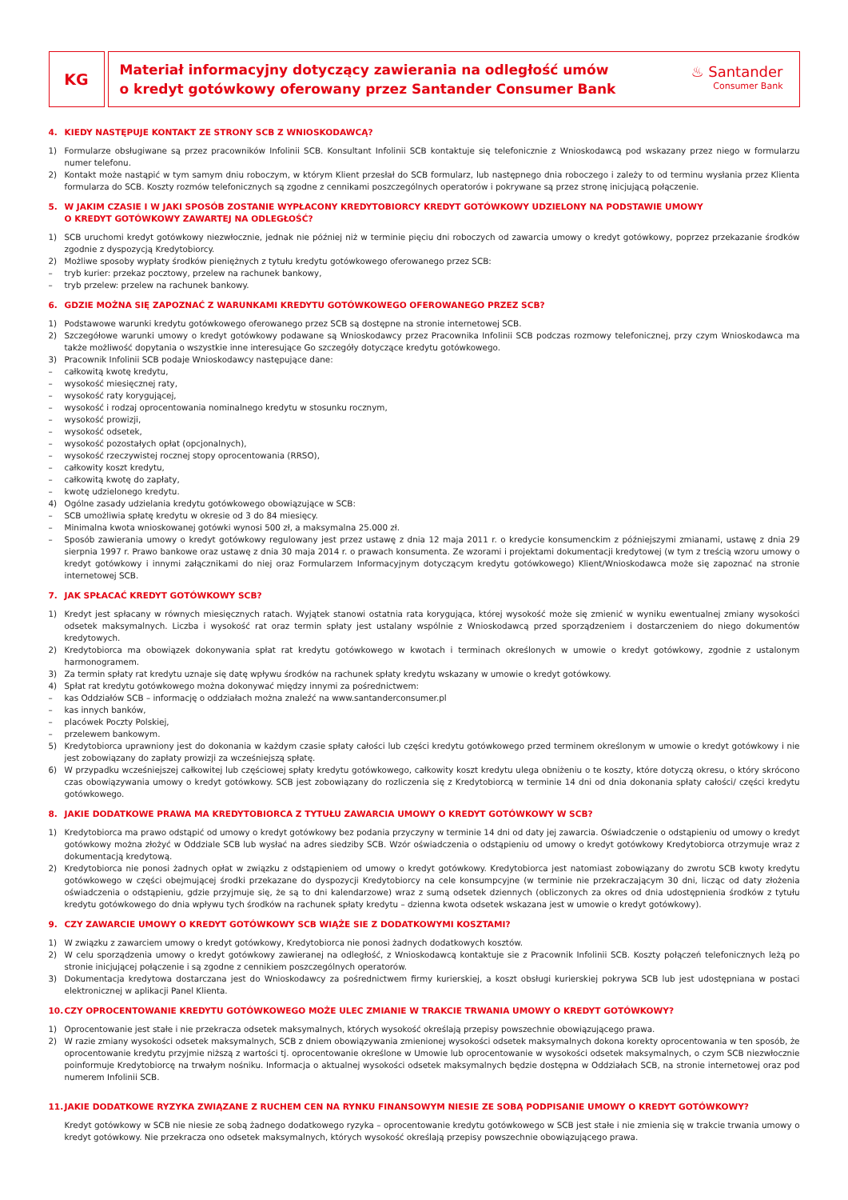KG
Materiał informacyjny dotyczący zawierania na odległość umów
o kredyt gotówkowy oferowany przez Santander Consumer Bank
♨ Santander
Consumer Bank
4. KIEDY NASTĘPUJE KONTAKT ZE STRONY SCB Z WNIOSKODAWCĄ?
1) Formularze obsługiwane są przez pracowników Infolinii SCB. Konsultant Infolinii SCB kontaktuje się telefonicznie z Wnioskodawcą pod wskazany przez niego w formularzu numer telefonu.
2) Kontakt może nastąpić w tym samym dniu roboczym, w którym Klient przesłał do SCB formularz, lub następnego dnia roboczego i zależy to od terminu wysłania przez Klienta formularza do SCB. Koszty rozmów telefonicznych są zgodne z cennikami poszczególnych operatorów i pokrywane są przez stronę inicjującą połączenie.
5. W JAKIM CZASIE I W JAKI SPOSÓB ZOSTANIE WYPŁACONY KREDYTOBIORCY KREDYT GOTÓWKOWY UDZIELONY NA PODSTAWIE UMOWY
O KREDYT GOTÓWKOWY ZAWARTEJ NA ODLEGŁOŚĆ?
1) SCB uruchomi kredyt gotówkowy niezwłocznie, jednak nie później niż w terminie pięciu dni roboczych od zawarcia umowy o kredyt gotówkowy, poprzez przekazanie środków zgodnie z dyspozycją Kredytobiorcy.
2) Możliwe sposoby wypłaty środków pieniężnych z tytułu kredytu gotówkowego oferowanego przez SCB:
– tryb kurier: przekaz pocztowy, przelew na rachunek bankowy,
– tryb przelew: przelew na rachunek bankowy.
6. GDZIE MOŻNA SIĘ ZAPOZNAĆ Z WARUNKAMI KREDYTU GOTÓWKOWEGO OFEROWANEGO PRZEZ SCB?
1) Podstawowe warunki kredytu gotówkowego oferowanego przez SCB są dostępne na stronie internetowej SCB.
2) Szczegółowe warunki umowy o kredyt gotówkowy podawane są Wnioskodawcy przez Pracownika Infolinii SCB podczas rozmowy telefonicznej, przy czym Wnioskodawca ma także możliwość dopytania o wszystkie inne interesujące Go szczegóły dotyczące kredytu gotówkowego.
3) Pracownik Infolinii SCB podaje Wnioskodawcy następujące dane:
– całkowitą kwotę kredytu,
– wysokość miesięcznej raty,
– wysokość raty korygującej,
– wysokość i rodzaj oprocentowania nominalnego kredytu w stosunku rocznym,
– wysokość prowizji,
– wysokość odsetek,
– wysokość pozostałych opłat (opcjonalnych),
– wysokość rzeczywistej rocznej stopy oprocentowania (RRSO),
– całkowity koszt kredytu,
– całkowitą kwotę do zapłaty,
– kwotę udzielonego kredytu.
4) Ogólne zasady udzielania kredytu gotówkowego obowiązujące w SCB:
– SCB umożliwia spłatę kredytu w okresie od 3 do 84 miesięcy.
– Minimalna kwota wnioskowanej gotówki wynosi 500 zł, a maksymalna 25.000 zł.
– Sposób zawierania umowy o kredyt gotówkowy regulowany jest przez ustawę z dnia 12 maja 2011 r. o kredycie konsumenckim z późniejszymi zmianami, ustawę z dnia 29 sierpnia 1997 r. Prawo bankowe oraz ustawę z dnia 30 maja 2014 r. o prawach konsumenta. Ze wzorami i projektami dokumentacji kredytowej (w tym z treścią wzoru umowy o kredyt gotówkowy i innymi załącznikami do niej oraz Formularzem Informacyjnym dotyczącym kredytu gotówkowego) Klient/Wnioskodawca może się zapoznać na stronie internetowej SCB.
7. JAK SPŁACAĆ KREDYT GOTÓWKOWY SCB?
1) Kredyt jest spłacany w równych miesięcznych ratach. Wyjątek stanowi ostatnia rata korygująca, której wysokość może się zmienić w wyniku ewentualnej zmiany wysokości odsetek maksymalnych. Liczba i wysokość rat oraz termin spłaty jest ustalany wspólnie z Wnioskodawcą przed sporządzeniem i dostarczeniem do niego dokumentów kredytowych.
2) Kredytobiorca ma obowiązek dokonywania spłat rat kredytu gotówkowego w kwotach i terminach określonych w umowie o kredyt gotówkowy, zgodnie z ustalonym harmonogramem.
3) Za termin spłaty rat kredytu uznaje się datę wpływu środków na rachunek spłaty kredytu wskazany w umowie o kredyt gotówkowy.
4) Spłat rat kredytu gotówkowego można dokonywać między innymi za pośrednictwem:
– kas Oddziałów SCB – informację o oddziałach można znaleźć na www.santanderconsumer.pl
– kas innych banków,
– placówek Poczty Polskiej,
– przelewem bankowym.
5) Kredytobiorca uprawniony jest do dokonania w każdym czasie spłaty całości lub części kredytu gotówkowego przed terminem określonym w umowie o kredyt gotówkowy i nie jest zobowiązany do zapłaty prowizji za wcześniejszą spłatę.
6) W przypadku wcześniejszej całkowitej lub częściowej spłaty kredytu gotówkowego, całkowity koszt kredytu ulega obniżeniu o te koszty, które dotyczą okresu, o który skrócono czas obowiązywania umowy o kredyt gotówkowy. SCB jest zobowiązany do rozliczenia się z Kredytobiorcą w terminie 14 dni od dnia dokonania spłaty całości/ części kredytu gotówkowego.
8. JAKIE DODATKOWE PRAWA MA KREDYTOBIORCA Z TYTUŁU ZAWARCIA UMOWY O KREDYT GOTÓWKOWY W SCB?
1) Kredytobiorca ma prawo odstąpić od umowy o kredyt gotówkowy bez podania przyczyny w terminie 14 dni od daty jej zawarcia. Oświadczenie o odstąpieniu od umowy o kredyt gotówkowy można złożyć w Oddziale SCB lub wysłać na adres siedziby SCB. Wzór oświadczenia o odstąpieniu od umowy o kredyt gotówkowy Kredytobiorca otrzymuje wraz z dokumentacją kredytową.
2) Kredytobiorca nie ponosi żadnych opłat w związku z odstąpieniem od umowy o kredyt gotówkowy. Kredytobiorca jest natomiast zobowiązany do zwrotu SCB kwoty kredytu gotówkowego w części obejmującej środki przekazane do dyspozycji Kredytobiorcy na cele konsumpcyjne (w terminie nie przekraczającym 30 dni, licząc od daty złożenia oświadczenia o odstąpieniu, gdzie przyjmuje się, że są to dni kalendarzowe) wraz z sumą odsetek dziennych (obliczonych za okres od dnia udostępnienia środków z tytułu kredytu gotówkowego do dnia wpływu tych środków na rachunek spłaty kredytu – dzienna kwota odsetek wskazana jest w umowie o kredyt gotówkowy).
9. CZY ZAWARCIE UMOWY O KREDYT GOTÓWKOWY SCB WIĄŻE SIE Z DODATKOWYMI KOSZTAMI?
1) W związku z zawarciem umowy o kredyt gotówkowy, Kredytobiorca nie ponosi żadnych dodatkowych kosztów.
2) W celu sporządzenia umowy o kredyt gotówkowy zawieranej na odległość, z Wnioskodawcą kontaktuje sie z Pracownik Infolinii SCB. Koszty połączeń telefonicznych leżą po stronie inicjującej połączenie i są zgodne z cennikiem poszczególnych operatorów.
3) Dokumentacja kredytowa dostarczana jest do Wnioskodawcy za pośrednictwem firmy kurierskiej, a koszt obsługi kurierskiej pokrywa SCB lub jest udostępniana w postaci elektronicznej w aplikacji Panel Klienta.
10. CZY OPROCENTOWANIE KREDYTU GOTÓWKOWEGO MOŻE ULEC ZMIANIE W TRAKCIE TRWANIA UMOWY O KREDYT GOTÓWKOWY?
1) Oprocentowanie jest stałe i nie przekracza odsetek maksymalnych, których wysokość określają przepisy powszechnie obowiązującego prawa.
2) W razie zmiany wysokości odsetek maksymalnych, SCB z dniem obowiązywania zmienionej wysokości odsetek maksymalnych dokona korekty oprocentowania w ten sposób, że oprocentowanie kredytu przyjmie niższą z wartości tj. oprocentowanie określone w Umowie lub oprocentowanie w wysokości odsetek maksymalnych, o czym SCB niezwłocznie poinformuje Kredytobiorcę na trwałym nośniku. Informacja o aktualnej wysokości odsetek maksymalnych będzie dostępna w Oddziałach SCB, na stronie internetowej oraz pod numerem Infolinii SCB.
11. JAKIE DODATKOWE RYZYKA ZWIĄZANE Z RUCHEM CEN NA RYNKU FINANSOWYM NIESIE ZE SOBĄ PODPISANIE UMOWY O KREDYT GOTÓWKOWY?
Kredyt gotówkowy w SCB nie niesie ze sobą żadnego dodatkowego ryzyka – oprocentowanie kredytu gotówkowego w SCB jest stałe i nie zmienia się w trakcie trwania umowy o kredyt gotówkowy. Nie przekracza ono odsetek maksymalnych, których wysokość określają przepisy powszechnie obowiązującego prawa.